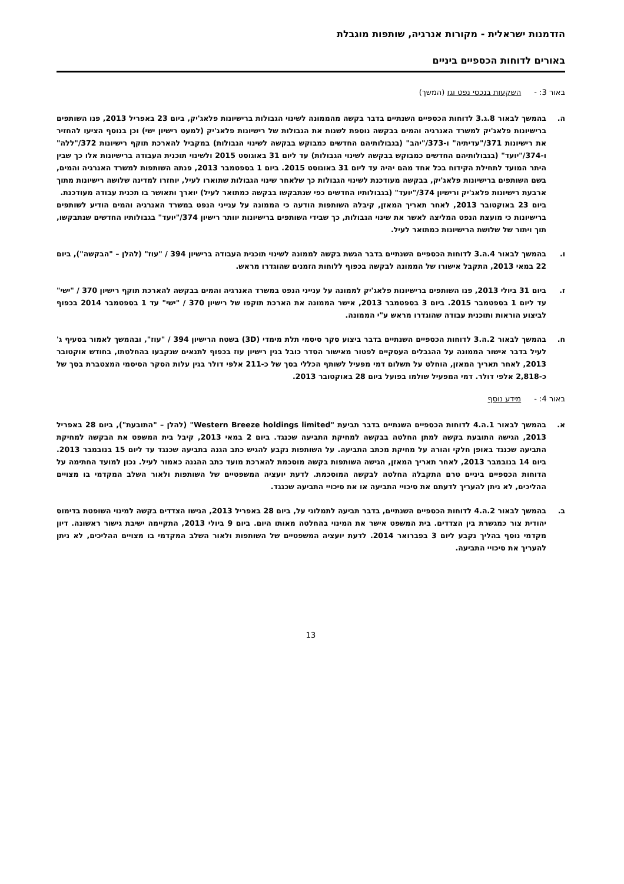הזדמנות ישראלית - מקורות אנרגיה, שותפות מוגבלת
באורים לדוחות הכספיים ביניים
באור 3: - השקעות בנכסי נפט וגז (המשך)
ה. בהמשך לבאור 8.ג.3 לדוחות הכספיים השנתיים בדבר בקשה מהממונה לשינוי הגבולות ברישיונות פלאג'יק, ביום 23 באפריל 2013, פנו השותפים ברישיונות פלאג'יק למשרד האנרגיה והמים בבקשה נוספת לשנות את הגבולות של רישיונות פלאג'יק (למעט רישיון ישי) וכן בנוסף הציעו להחזיר את רישיונות 371/"עדיתיה" ו-373/"יהב" (בגבולותיהם החדשים כמבוקש בבקשה לשינוי הגבולות) במקביל להארכת תוקף רישיונות 372/"ללה" ו-374/"יועד" (בגבולותיהם החדשים כמבוקש בבקשה לשינוי הגבולות) עד ליום 31 באוגוסט 2015 ולשינוי תוכנית העבודה ברישיונות אלו כך שבין היתר המועד לתחילת הקידוח בכל אחד מהם יהיה עד ליום 31 באוגוסט 2015. ביום 1 בספטמבר 2013, פנתה השותפות למשרד האנרגיה והמים, בשם השותפים ברישיונות פלאג'יק, בבקשה מעודכנת לשינוי הגבולות כך שלאחר שינוי הגבולות שתוארו לעיל, יוחזרו למדינה שלושה רישיונות מתוך ארבעת רישיונות פלאג'יק ורישיון 374/"יועד" (בגבולותיו החדשים כפי שנתבקשו בבקשה כמתואר לעיל) יוארך ותאושר בו תכנית עבודה מעודכנת.
ביום 23 באוקטובר 2013, לאחר תאריך המאזן, קיבלה השותפות הודעה כי הממונה על ענייני הנפט במשרד האנרגיה והמים הודיע לשותפים ברישיונות כי מועצת הנפט המליצה לאשר את שינוי הגבולות, כך שבידי השותפים ברישיונות יוותר רישיון 374/"יועד" בגבולותיו החדשים שנתבקשו, תוך ויתור של שלושת הרישיונות כמתואר לעיל.
ו. בהמשך לבאור 4.ה.3 לדוחות הכספיים השנתיים בדבר הגשת בקשה לממונה לשינוי תוכנית העבודה ברישיון 394 / "עוז" (להלן – "הבקשה"), ביום 22 במאי 2013, התקבל אישורו של הממונה לבקשה בכפוף ללוחות הזמנים שהוגדרו מראש.
ז. ביום 31 ביולי 2013, פנו השותפים ברישיונות פלאג'יק לממונה על ענייני הנפט במשרד האנרגיה והמים בבקשה להארכת תוקף רישיון 370 / "ישי" עד ליום 1 בספטמבר 2015. ביום 3 בספטמבר 2013, אישר הממונה את הארכת תוקפו של רישיון 370 / "ישי" עד 1 בספטמבר 2014 בכפוף לביצוע הוראות ותוכנית עבודה שהוגדרו מראש ע"י הממונה.
ח. בהמשך לבאור 2.ה.3 לדוחות הכספיים השנתיים בדבר ביצוע סקר סיסמי תלת מימדי (3D) בשטח הרישיון 394 / "עוז", ובהמשך לאמור בסעיף ג' לעיל בדבר אישור הממונה על ההגבלים העסקיים לפטור מאישור הסדר כובל בגין רישיון עוז בכפוף לתנאים שנקבעו בהחלטתו, בחודש אוקטובר 2013, לאחר תאריך המאזן, הוחלט על תשלום דמי מפעיל לשותף הכללי בסך של כ-211 אלפי דולר בגין עלות הסקר הסיסמי המצטברת בסך של כ-2,818 אלפי דולר. דמי המפעיל שולמו בפועל ביום 28 באוקטובר 2013.
באור 4: - מידע נוסף
א. בהמשך לבאור 1.ה.4 לדוחות הכספיים השנתיים בדבר תביעת "Western Breeze holdings limited" (להלן – "התובעת"), ביום 28 באפריל 2013, הגישה התובעת בקשה למתן החלטה בבקשה למחיקת התביעה שכנגד. ביום 2 במאי 2013, קיבל בית המשפט את הבקשה למחיקת התביעה שכנגד באופן חלקי והורה על מחיקת מכתב התביעה. על השותפות נקבע להגיש כתב הגנה בתביעה שכנגד עד ליום 15 בנובמבר 2013. ביום 14 בנובמבר 2013, לאחר תאריך המאזן, הגישה השותפות בקשה מוסכמת להארכת מועד כתב ההגנה כאמור לעיל. נכון למועד החתימה על הדוחות הכספיים ביניים טרם התקבלה החלטה לבקשה המוסכמת. לדעת יועציה המשפטיים של השותפות ולאור השלב המקדמי בו מצויים ההליכים, לא ניתן להעריך לדעתם את סיכויי התביעה או את סיכויי התביעה שכנגד.
ב. בהמשך לבאור 2.ה.4 לדוחות הכספיים השנתיים, בדבר תביעה לתמלוגי על, ביום 28 באפריל 2013, הגישו הצדדים בקשה למינוי השופטת בדימוס יהודית צור כמגשרת בין הצדדים. בית המשפט אישר את המינוי בהחלטה מאותו היום. ביום 9 ביולי 2013, התקיימה ישיבת גישור ראשונה. דיון מקדמי נוסף בהליך נקבע ליום 3 בפברואר 2014. לדעת יועציה המשפטיים של השותפות ולאור השלב המקדמי בו מצויים ההליכים, לא ניתן להעריך את סיכויי התביעה.
13